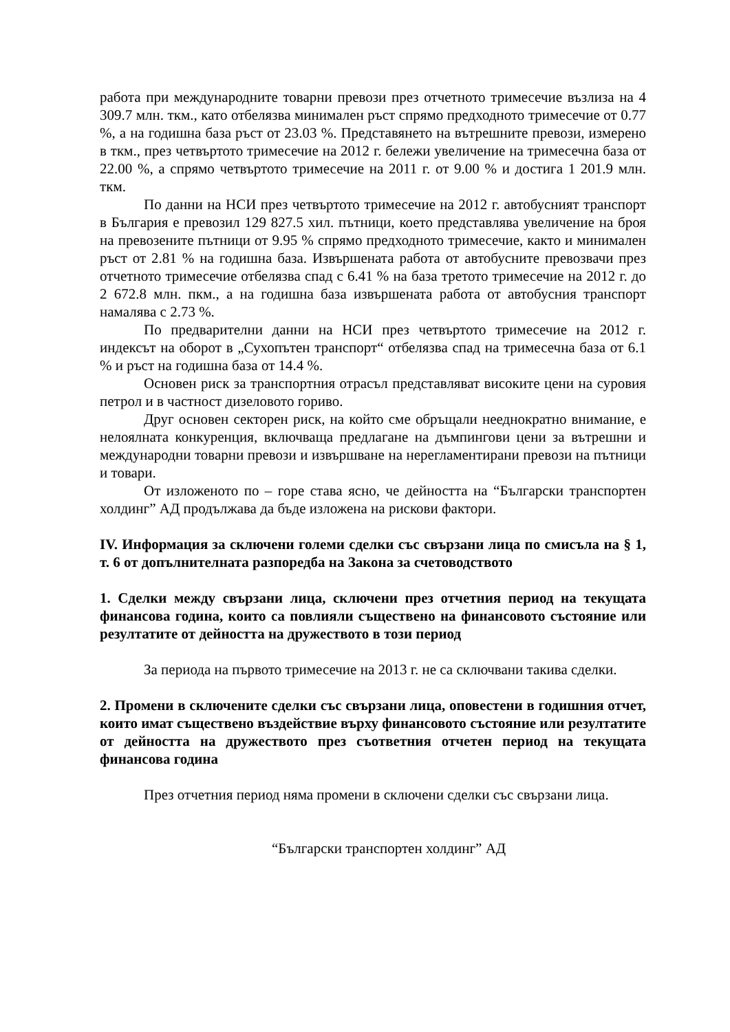работа при международните товарни превози през отчетното тримесечие възлиза на 4 309.7 млн. ткм., като отбелязва минимален ръст спрямо предходното тримесечие от 0.77 %, а на годишна база ръст от 23.03 %. Представянето на вътрешните превози, измерено в ткм., през четвъртото тримесечие на 2012 г. бележи увеличение на тримесечна база от 22.00 %, а спрямо четвъртото тримесечие на 2011 г. от 9.00 % и достига 1 201.9 млн. ткм.
По данни на НСИ през четвъртото тримесечие на 2012 г. автобусният транспорт в България е превозил 129 827.5 хил. пътници, което представлява увеличение на броя на превозените пътници от 9.95 % спрямо предходното тримесечие, както и минимален ръст от 2.81 % на годишна база. Извършената работа от автобусните превозвачи през отчетното тримесечие отбелязва спад с 6.41 % на база третото тримесечие на 2012 г. до 2 672.8 млн. пкм., а на годишна база извършената работа от автобусния транспорт намалява с 2.73 %.
По предварителни данни на НСИ през четвъртото тримесечие на 2012 г. индексът на оборот в „Сухопътен транспорт“ отбелязва спад на тримесечна база от 6.1 % и ръст на годишна база от 14.4 %.
Основен риск за транспортния отрасъл представляват високите цени на суровия петрол и в частност дизеловото гориво.
Друг основен секторен риск, на който сме обръщали нееднократно внимание, е нелоялната конкуренция, включваща предлагане на дъмпингови цени за вътрешни и международни товарни превози и извършване на нерегламентирани превози на пътници и товари.
От изложеното по – горе става ясно, че дейността на “Български транспортен холдинг” АД продължава да бъде изложена на рискови фактори.
IV. Информация за сключени големи сделки със свързани лица по смисъла на § 1, т. 6 от допълнителната разпоредба на Закона за счетоводството
1. Сделки между свързани лица, сключени през отчетния период на текущата финансова година, които са повлияли съществено на финансовото състояние или резултатите от дейността на дружеството в този период
За периода на първото тримесечие на 2013 г. не са сключвани такива сделки.
2. Промени в сключените сделки със свързани лица, оповестени в годишния отчет, които имат съществено въздействие върху финансовото състояние или резултатите от дейността на дружеството през съответния отчетен период на текущата финансова година
През отчетния период няма промени в сключени сделки със свързани лица.
“Български транспортен холдинг” АД